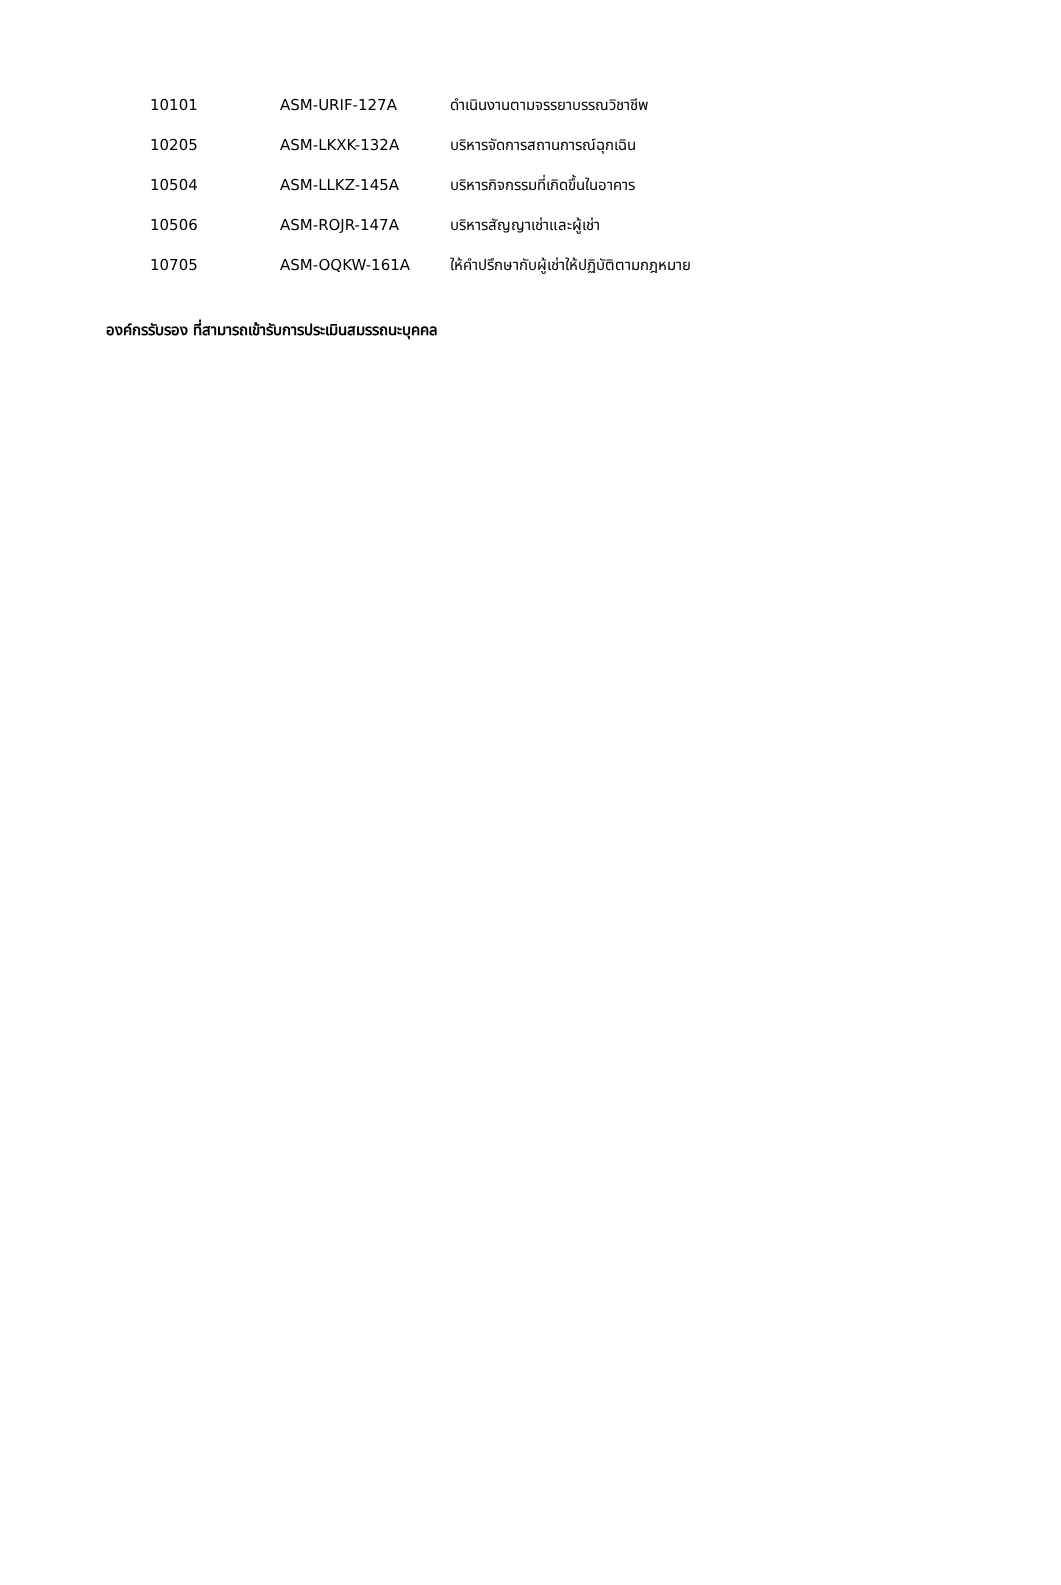| 10101 | ASM-URIF-127A | ดำเนินงานตามจรรยาบรรณวิชาชีพ |
| 10205 | ASM-LKXK-132A | บริหารจัดการสถานการณ์ฉุกเฉิน |
| 10504 | ASM-LLKZ-145A | บริหารกิจกรรมที่เกิดขึ้นในอาคาร |
| 10506 | ASM-ROJR-147A | บริหารสัญญาเช่าและผู้เช่า |
| 10705 | ASM-OQKW-161A | ให้คำปรึกษากับผู้เช่าให้ปฏิบัติตามกฎหมาย |
องค์กรรับรอง ที่สามารถเข้ารับการประเมินสมรรถนะบุคคล